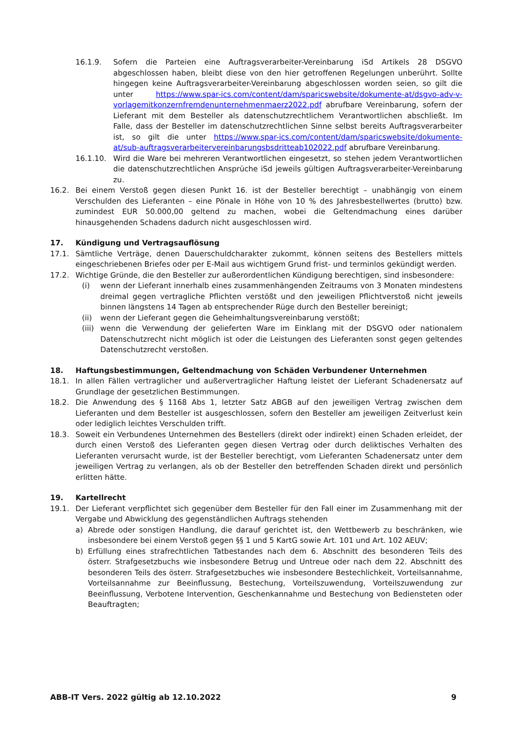16.1.9. Sofern die Parteien eine Auftragsverarbeiter-Vereinbarung iSd Artikels 28 DSGVO abgeschlossen haben, bleibt diese von den hier getroffenen Regelungen unberührt. Sollte hingegen keine Auftragsverarbeiter-Vereinbarung abgeschlossen worden seien, so gilt die unter https://www.spar-ics.com/content/dam/sparicswebsite/dokumente-at/dsgvo-adv-v-vorlagemitkonzernfremdenunternehmenmaerz2022.pdf abrufbare Vereinbarung, sofern der Lieferant mit dem Besteller als datenschutzrechtlichem Verantwortlichen abschließt. Im Falle, dass der Besteller im datenschutzrechtlichen Sinne selbst bereits Auftragsverarbeiter ist, so gilt die unter https://www.spar-ics.com/content/dam/sparicswebsite/dokumente-at/sub-auftragsverarbeitervereinbarungsbsdritteab102022.pdf abrufbare Vereinbarung.
16.1.10. Wird die Ware bei mehreren Verantwortlichen eingesetzt, so stehen jedem Verantwortlichen die datenschutzrechtlichen Ansprüche iSd jeweils gültigen Auftragsverarbeiter-Vereinbarung zu.
16.2. Bei einem Verstoß gegen diesen Punkt 16. ist der Besteller berechtigt – unabhängig von einem Verschulden des Lieferanten – eine Pönale in Höhe von 10 % des Jahresbestellwertes (brutto) bzw. zumindest EUR 50.000,00 geltend zu machen, wobei die Geltendmachung eines darüber hinausgehenden Schadens dadurch nicht ausgeschlossen wird.
17. Kündigung und Vertragsauflösung
17.1. Sämtliche Verträge, denen Dauerschuldcharakter zukommt, können seitens des Bestellers mittels eingeschriebenen Briefes oder per E-Mail aus wichtigem Grund frist- und terminlos gekündigt werden.
17.2. Wichtige Gründe, die den Besteller zur außerordentlichen Kündigung berechtigen, sind insbesondere:
(i) wenn der Lieferant innerhalb eines zusammenhängenden Zeitraums von 3 Monaten mindestens dreimal gegen vertragliche Pflichten verstößt und den jeweiligen Pflichtverstoß nicht jeweils binnen längstens 14 Tagen ab entsprechender Rüge durch den Besteller bereinigt;
(ii) wenn der Lieferant gegen die Geheimhaltungsvereinbarung verstößt;
(iii) wenn die Verwendung der gelieferten Ware im Einklang mit der DSGVO oder nationalem Datenschutzrecht nicht möglich ist oder die Leistungen des Lieferanten sonst gegen geltendes Datenschutzrecht verstoßen.
18. Haftungsbestimmungen, Geltendmachung von Schäden Verbundener Unternehmen
18.1. In allen Fällen vertraglicher und außervertraglicher Haftung leistet der Lieferant Schadenersatz auf Grundlage der gesetzlichen Bestimmungen.
18.2. Die Anwendung des § 1168 Abs 1, letzter Satz ABGB auf den jeweiligen Vertrag zwischen dem Lieferanten und dem Besteller ist ausgeschlossen, sofern den Besteller am jeweiligen Zeitverlust kein oder lediglich leichtes Verschulden trifft.
18.3. Soweit ein Verbundenes Unternehmen des Bestellers (direkt oder indirekt) einen Schaden erleidet, der durch einen Verstoß des Lieferanten gegen diesen Vertrag oder durch deliktisches Verhalten des Lieferanten verursacht wurde, ist der Besteller berechtigt, vom Lieferanten Schadenersatz unter dem jeweiligen Vertrag zu verlangen, als ob der Besteller den betreffenden Schaden direkt und persönlich erlitten hätte.
19. Kartellrecht
19.1. Der Lieferant verpflichtet sich gegenüber dem Besteller für den Fall einer im Zusammenhang mit der Vergabe und Abwicklung des gegenständlichen Auftrags stehenden
a) Abrede oder sonstigen Handlung, die darauf gerichtet ist, den Wettbewerb zu beschränken, wie insbesondere bei einem Verstoß gegen §§ 1 und 5 KartG sowie Art. 101 und Art. 102 AEUV;
b) Erfüllung eines strafrechtlichen Tatbestandes nach dem 6. Abschnitt des besonderen Teils des österr. Strafgesetzbuchs wie insbesondere Betrug und Untreue oder nach dem 22. Abschnitt des besonderen Teils des österr. Strafgesetzbuches wie insbesondere Bestechlichkeit, Vorteilsannahme, Vorteilsannahme zur Beeinflussung, Bestechung, Vorteilszuwendung, Vorteilszuwendung zur Beeinflussung, Verbotene Intervention, Geschenkannahme und Bestechung von Bediensteten oder Beauftragten;
ABB-IT Vers. 2022 gültig ab 12.10.2022 9